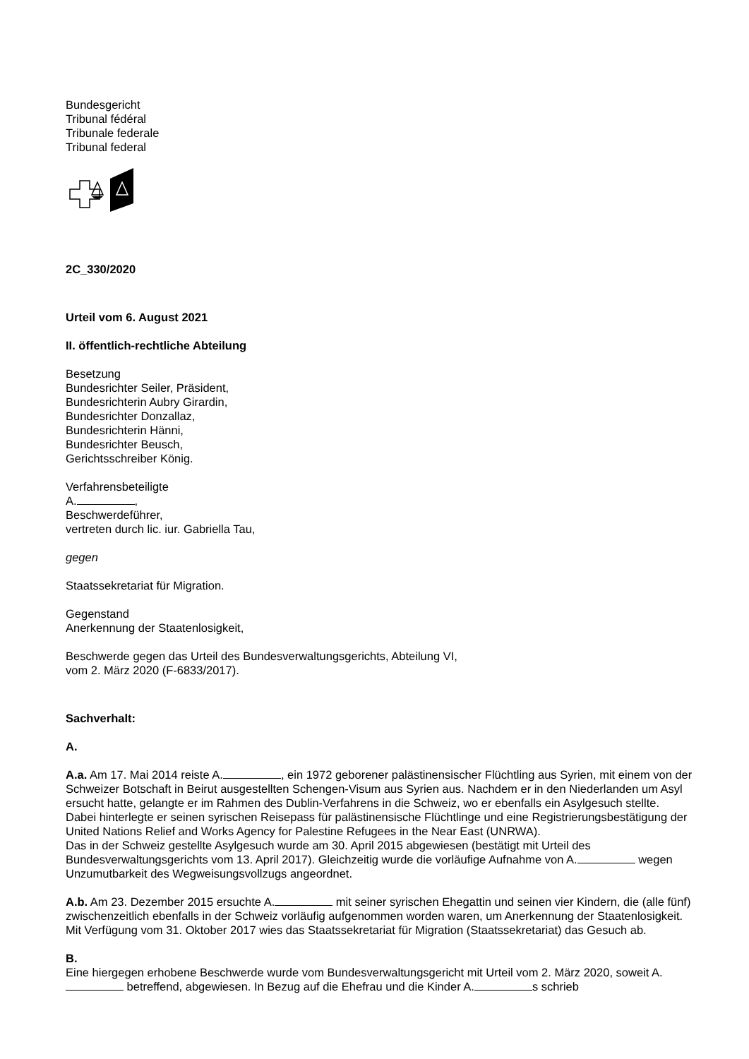Bundesgericht
Tribunal fédéral
Tribunale federale
Tribunal federal
2C_330/2020
Urteil vom 6. August 2021
II. öffentlich-rechtliche Abteilung
Besetzung
Bundesrichter Seiler, Präsident,
Bundesrichterin Aubry Girardin,
Bundesrichter Donzallaz,
Bundesrichterin Hänni,
Bundesrichter Beusch,
Gerichtsschreiber König.
Verfahrensbeteiligte
A. ,
Beschwerdeführer,
vertreten durch lic. iur. Gabriella Tau,
gegen
Staatssekretariat für Migration.
Gegenstand
Anerkennung der Staatenlosigkeit,
Beschwerde gegen das Urteil des Bundesverwaltungsgerichts, Abteilung VI,
vom 2. März 2020 (F-6833/2017).
Sachverhalt:
A.
A.a. Am 17. Mai 2014 reiste A. , ein 1972 geborener palästinensischer Flüchtling aus Syrien, mit einem von der Schweizer Botschaft in Beirut ausgestellten Schengen-Visum aus Syrien aus. Nachdem er in den Niederlanden um Asyl ersucht hatte, gelangte er im Rahmen des Dublin-Verfahrens in die Schweiz, wo er ebenfalls ein Asylgesuch stellte. Dabei hinterlegte er seinen syrischen Reisepass für palästinensische Flüchtlinge und eine Registrierungsbestätigung der United Nations Relief and Works Agency for Palestine Refugees in the Near East (UNRWA).
Das in der Schweiz gestellte Asylgesuch wurde am 30. April 2015 abgewiesen (bestätigt mit Urteil des Bundesverwaltungsgerichts vom 13. April 2017). Gleichzeitig wurde die vorläufige Aufnahme von A. wegen Unzumutbarkeit des Wegweisungsvollzugs angeordnet.
A.b. Am 23. Dezember 2015 ersuchte A. mit seiner syrischen Ehegattin und seinen vier Kindern, die (alle fünf) zwischenzeitlich ebenfalls in der Schweiz vorläufig aufgenommen worden waren, um Anerkennung der Staatenlosigkeit.
Mit Verfügung vom 31. Oktober 2017 wies das Staatssekretariat für Migration (Staatssekretariat) das Gesuch ab.
B.
Eine hiergegen erhobene Beschwerde wurde vom Bundesverwaltungsgericht mit Urteil vom 2. März 2020, soweit A. betreffend, abgewiesen. In Bezug auf die Ehefrau und die Kinder A. s schrieb